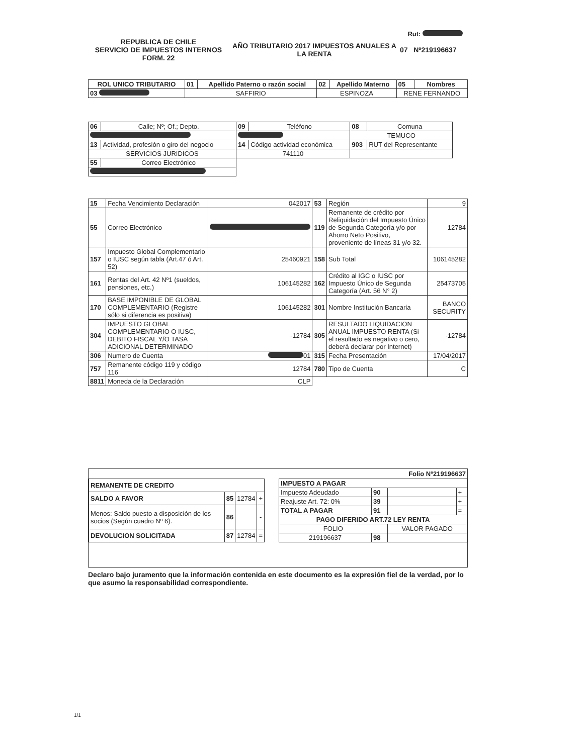Rut:
REPUBLICA DE CHILE
SERVICIO DE IMPUESTOS INTERNOS
FORM. 22
AÑO TRIBUTARIO 2017 IMPUESTOS ANUALES A LA RENTA
07 Nº219196637
| ROL UNICO TRIBUTARIO | 01 | Apellido Paterno o razón social | 02 | Apellido Materno | 05 | Nombres |
| 03 | SAFFIRIO | | ESPINOZA | | RENE FERNANDO | |
| 06 | Calle; Nº; Of.; Depto. | 09 | Teléfono | 08 | Comuna |
| | | | | TEMUCO | |
| 13 | Actividad, profesión o giro del negocio | 14 | Código actividad económica | 903 | RUT del Representante |
| SERVICIOS JURIDICOS | | 741110 | | | |
| 55 | Correo Electrónico | | | | |
| 15 | Fecha Vencimiento Declaración | 042017 | 53 | Región | 9 |
| 55 | Correo Electrónico | | 119 | Remanente de crédito por Reliquidación del Impuesto Único de Segunda Categoría y/o por Ahorro Neto Positivo, proveniente de líneas 31 y/o 32. | 12784 |
| 157 | Impuesto Global Complementario o IUSC según tabla (Art.47 ó Art. 52) | 25460921 | 158 | Sub Total | 106145282 |
| 161 | Rentas del Art. 42 Nº1 (sueldos, pensiones, etc.) | 106145282 | 162 | Crédito al IGC o IUSC por Impuesto Único de Segunda Categoría (Art. 56 N° 2) | 25473705 |
| 170 | BASE IMPONIBLE DE GLOBAL COMPLEMENTARIO (Registre sólo si diferencia es positiva) | 106145282 | 301 | Nombre Institución Bancaria | BANCO SECURITY |
| 304 | IMPUESTO GLOBAL COMPLEMENTARIO O IUSC, DEBITO FISCAL Y/O TASA ADICIONAL DETERMINADO | -12784 | 305 | RESULTADO LIQUIDACION ANUAL IMPUESTO RENTA (Si el resultado es negativo o cero, deberá declarar por Internet) | -12784 |
| 306 | Numero de Cuenta | 01 | 315 | Fecha Presentación | 17/04/2017 |
| 757 | Remanente código 119 y código 116 | 12784 | 780 | Tipo de Cuenta | C |
| 8811 | Moneda de la Declaración | CLP | | | |
Folio Nº219196637
| REMANENTE DE CREDITO | | | |
| --- | --- | --- | --- |
| SALDO A FAVOR | 85 | 12784 | + |
| Menos: Saldo puesto a disposición de los socios (Según cuadro Nº 6). | 86 | | - |
| DEVOLUCION SOLICITADA | 87 | 12784 | = |
| IMPUESTO A PAGAR | | | |
| --- | --- | --- | --- |
| Impuesto Adeudado | 90 | | + |
| Reajuste Art. 72: 0% | 39 | | + |
| TOTAL A PAGAR | 91 | | = |
| PAGO DIFERIDO ART.72 LEY RENTA | | | |
| FOLIO | | VALOR PAGADO | |
| 219196637 | 98 | | |
Declaro bajo juramento que la información contenida en este documento es la expresión fiel de la verdad, por lo que asumo la responsabilidad correspondiente.
1/1